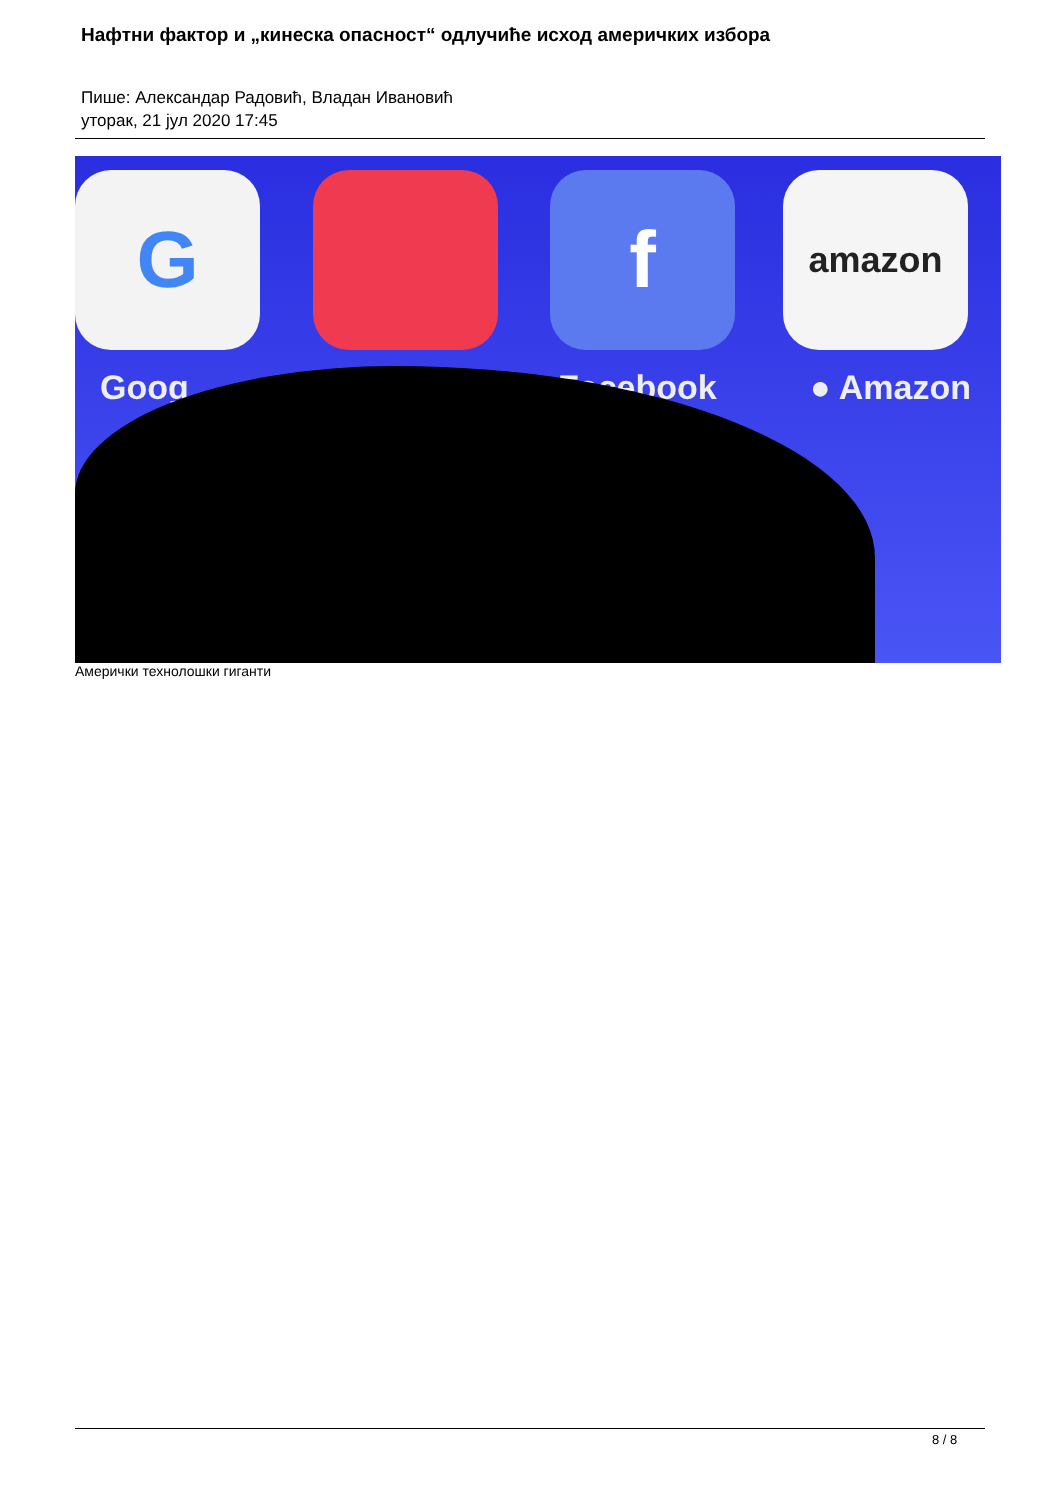Нафтни фактор и „кинеска опасност“ одлучиће исход америчких избора
Пише: Александар Радовић, Владан Ивановић
уторак, 21 јул 2020 17:45
G f amazon
Goog Facebook ● Amazon
Амерички технолошки гиганти
8 / 8